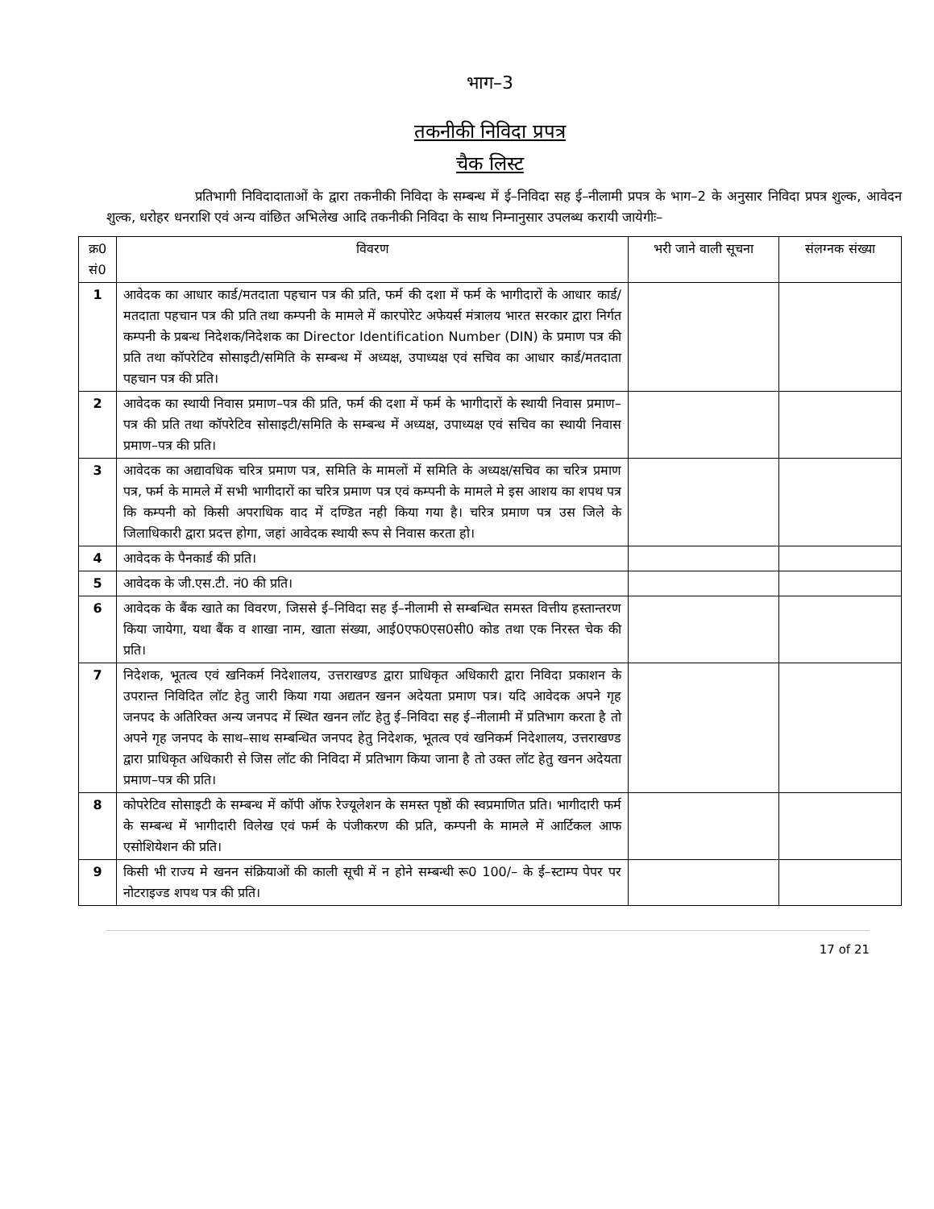भाग–3
तकनीकी निविदा प्रपत्र
चैक लिस्ट
प्रतिभागी निविदादाताओं के द्वारा तकनीकी निविदा के सम्बन्ध में ई–निविदा सह ई–नीलामी प्रपत्र के भाग–2 के अनुसार निविदा प्रपत्र शुल्क, आवेदन शुल्क, धरोहर धनराशि एवं अन्य वांछित अभिलेख आदि तकनीकी निविदा के साथ निम्नानुसार उपलब्ध करायी जायेगीः–
| क्र0 सं0 | विवरण | भरी जाने वाली सूचना | संलग्नक संख्या |
| --- | --- | --- | --- |
| 1 | आवेदक का आधार कार्ड/मतदाता पहचान पत्र की प्रति, फर्म की दशा में फर्म के भागीदारों के आधार कार्ड/मतदाता पहचान पत्र की प्रति तथा कम्पनी के मामले में कारपोरेट अफेयर्स मंत्रालय भारत सरकार द्वारा निर्गत कम्पनी के प्रबन्ध निदेशक/निदेशक का Director Identification Number (DIN) के प्रमाण पत्र की प्रति तथा कॉपरेटिव सोसाइटी/समिति के सम्बन्ध में अध्यक्ष, उपाध्यक्ष एवं सचिव का आधार कार्ड/मतदाता पहचान पत्र की प्रति। | | |
| 2 | आवेदक का स्थायी निवास प्रमाण–पत्र की प्रति, फर्म की दशा में फर्म के भागीदारों के स्थायी निवास प्रमाण–पत्र की प्रति तथा कॉपरेटिव सोसाइटी/समिति के सम्बन्ध में अध्यक्ष, उपाध्यक्ष एवं सचिव का स्थायी निवास प्रमाण–पत्र की प्रति। | | |
| 3 | आवेदक का अद्यावधिक चरित्र प्रमाण पत्र, समिति के मामलों में समिति के अध्यक्ष/सचिव का चरित्र प्रमाण पत्र, फर्म के मामले में सभी भागीदारों का चरित्र प्रमाण पत्र एवं कम्पनी के मामले मे इस आशय का शपथ पत्र कि कम्पनी को किसी अपराधिक वाद में दण्डित नही किया गया है। चरित्र प्रमाण पत्र उस जिले के जिलाधिकारी द्वारा प्रदत्त होगा, जहां आवेदक स्थायी रूप से निवास करता हो। | | |
| 4 | आवेदक के पैनकार्ड की प्रति। | | |
| 5 | आवेदक के जी.एस.टी. नं0 की प्रति। | | |
| 6 | आवेदक के बैंक खाते का विवरण, जिससे ई–निविदा सह ई–नीलामी से सम्बन्धित समस्त वित्तीय हस्तान्तरण किया जायेगा, यथा बैंक व शाखा नाम, खाता संख्या, आई0एफ0एस0सी0 कोड तथा एक निरस्त चेक की प्रति। | | |
| 7 | निदेशक, भूतत्व एवं खनिकर्म निदेशालय, उत्तराखण्ड द्वारा प्राधिकृत अधिकारी द्वारा निविदा प्रकाशन के उपरान्त निविदित लॉट हेतु जारी किया गया अद्यतन खनन अदेयता प्रमाण पत्र। यदि आवेदक अपने गृह जनपद के अतिरिक्त अन्य जनपद में स्थित खनन लॉट हेतु ई–निविदा सह ई–नीलामी में प्रतिभाग करता है तो अपने गृह जनपद के साथ–साथ सम्बन्धित जनपद हेतु निदेशक, भूतत्व एवं खनिकर्म निदेशालय, उत्तराखण्ड द्वारा प्राधिकृत अधिकारी से जिस लॉट की निविदा में प्रतिभाग किया जाना है तो उक्त लॉट हेतु खनन अदेयता प्रमाण–पत्र की प्रति। | | |
| 8 | कोपरेटिव सोसाइटी के सम्बन्ध में कॉपी ऑफ रेज्यूलेशन के समस्त पृष्ठों की स्वप्रमाणित प्रति। भागीदारी फर्म के सम्बन्ध में भागीदारी विलेख एवं फर्म के पंजीकरण की प्रति, कम्पनी के मामले में आर्टिकल आफ एसोशियेशन की प्रति। | | |
| 9 | किसी भी राज्य मे खनन संक्रियाओं की काली सूची में न होने सम्बन्धी रू0 100/– के ई–स्टाम्प पेपर पर नोटराइज्ड शपथ पत्र की प्रति। | | |
17 of 21